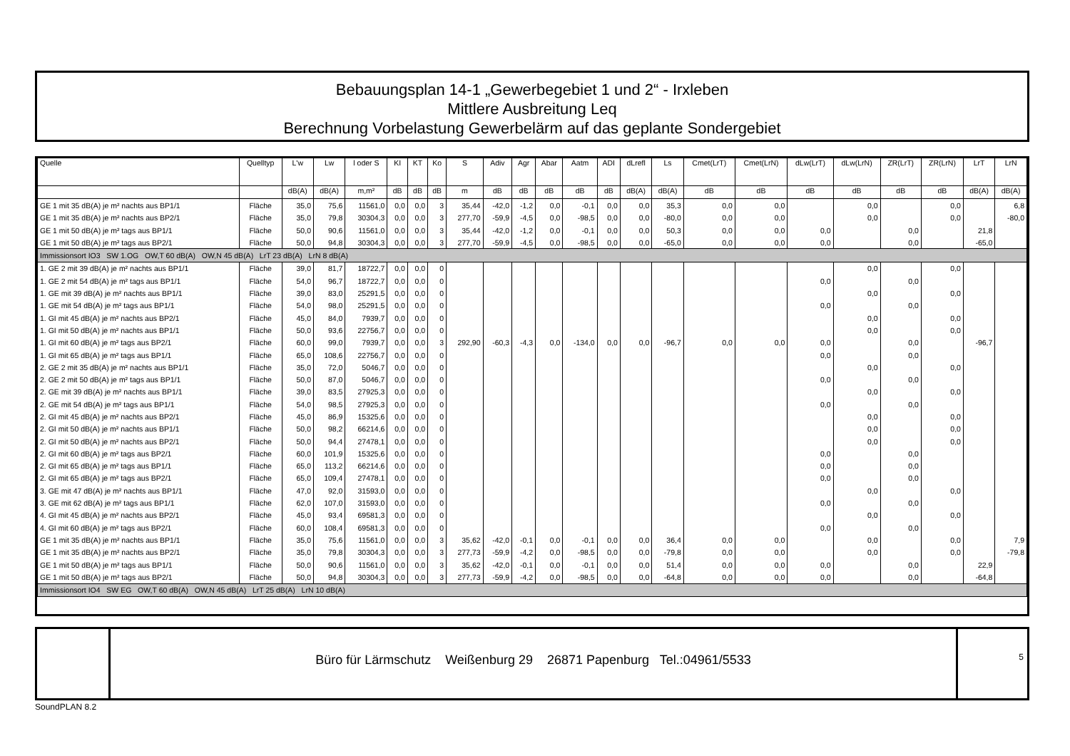Bebauungsplan 14-1 „Gewerbegebiet 1 und 2“ - Irxleben
Mittlere Ausbreitung Leq
Berechnung Vorbelastung Gewerbelärm auf das geplante Sondergebiet
| Quelle | Quelltyp | L'w | Lw | l oder S | KI | KT | Ko | S | Adiv | Agr | Abar | Aatm | ADI | dLrefl | Ls | Cmet(LrT) | Cmet(LrN) | dLw(LrT) | dLw(LrN) | ZR(LrT) | ZR(LrN) | LrT | LrN |
| --- | --- | --- | --- | --- | --- | --- | --- | --- | --- | --- | --- | --- | --- | --- | --- | --- | --- | --- | --- | --- | --- | --- | --- |
| | | dB(A) | dB(A) | m,m² | dB | dB | dB | m | dB | dB | dB | dB | dB | dB(A) | dB(A) | dB | dB | dB | dB | dB | dB | dB(A) | dB(A) |
| GE 1 mit 35 dB(A) je m² nachts aus BP1/1 | Fläche | 35,0 | 75,6 | 11561,0 | 0,0 | 0,0 | 3 | 35,44 | -42,0 | -1,2 | 0,0 | -0,1 | 0,0 | 0,0 | 35,3 | 0,0 | 0,0 | | 0,0 | | 0,0 | | 6,8 |
| GE 1 mit 35 dB(A) je m² nachts aus BP2/1 | Fläche | 35,0 | 79,8 | 30304,3 | 0,0 | 0,0 | 3 | 277,70 | -59,9 | -4,5 | 0,0 | -98,5 | 0,0 | 0,0 | -80,0 | 0,0 | 0,0 | | 0,0 | | 0,0 | | -80,0 |
| GE 1 mit 50 dB(A) je m² tags aus BP1/1 | Fläche | 50,0 | 90,6 | 11561,0 | 0,0 | 0,0 | 3 | 35,44 | -42,0 | -1,2 | 0,0 | -0,1 | 0,0 | 0,0 | 50,3 | 0,0 | 0,0 | 0,0 | | 0,0 | | 21,8 | |
| GE 1 mit 50 dB(A) je m² tags aus BP2/1 | Fläche | 50,0 | 94,8 | 30304,3 | 0,0 | 0,0 | 3 | 277,70 | -59,9 | -4,5 | 0,0 | -98,5 | 0,0 | 0,0 | -65,0 | 0,0 | 0,0 | 0,0 | | 0,0 | | -65,0 | |
| Immissionsort IO3 SW 1.OG OW,T 60 dB(A) OW,N 45 dB(A) LrT 23 dB(A) LrN 8 dB(A) | | | | | | | | | | | | | | | | | | | | | | | |
| 1. GE 2 mit 39 dB(A) je m² nachts aus BP1/1 | Fläche | 39,0 | 81,7 | 18722,7 | 0,0 | 0,0 | 0 | | | | | | | | | | | | 0,0 | | 0,0 | | |
| 1. GE 2 mit 54 dB(A) je m² tags aus BP1/1 | Fläche | 54,0 | 96,7 | 18722,7 | 0,0 | 0,0 | 0 | | | | | | | | | | | 0,0 | | 0,0 | | | |
| 1. GE mit 39 dB(A) je m² nachts aus BP1/1 | Fläche | 39,0 | 83,0 | 25291,5 | 0,0 | 0,0 | 0 | | | | | | | | | | | | 0,0 | | 0,0 | | |
| 1. GE mit 54 dB(A) je m² tags aus BP1/1 | Fläche | 54,0 | 98,0 | 25291,5 | 0,0 | 0,0 | 0 | | | | | | | | | | | 0,0 | | 0,0 | | | |
| 1. GI mit 45 dB(A) je m² nachts aus BP2/1 | Fläche | 45,0 | 84,0 | 7939,7 | 0,0 | 0,0 | 0 | | | | | | | | | | | | 0,0 | | 0,0 | | |
| 1. GI mit 50 dB(A) je m² nachts aus BP1/1 | Fläche | 50,0 | 93,6 | 22756,7 | 0,0 | 0,0 | 0 | | | | | | | | | | | | 0,0 | | 0,0 | | |
| 1. GI mit 60 dB(A) je m² tags aus BP2/1 | Fläche | 60,0 | 99,0 | 7939,7 | 0,0 | 0,0 | 3 | 292,90 | -60,3 | -4,3 | 0,0 | -134,0 | 0,0 | 0,0 | -96,7 | 0,0 | 0,0 | 0,0 | | 0,0 | | -96,7 | |
| 1. GI mit 65 dB(A) je m² tags aus BP1/1 | Fläche | 65,0 | 108,6 | 22756,7 | 0,0 | 0,0 | 0 | | | | | | | | | | | 0,0 | | 0,0 | | | |
| 2. GE 2 mit 35 dB(A) je m² nachts aus BP1/1 | Fläche | 35,0 | 72,0 | 5046,7 | 0,0 | 0,0 | 0 | | | | | | | | | | | | 0,0 | | 0,0 | | |
| 2. GE 2 mit 50 dB(A) je m² tags aus BP1/1 | Fläche | 50,0 | 87,0 | 5046,7 | 0,0 | 0,0 | 0 | | | | | | | | | | | 0,0 | | 0,0 | | | |
| 2. GE mit 39 dB(A) je m² nachts aus BP1/1 | Fläche | 39,0 | 83,5 | 27925,3 | 0,0 | 0,0 | 0 | | | | | | | | | | | | 0,0 | | 0,0 | | |
| 2. GE mit 54 dB(A) je m² tags aus BP1/1 | Fläche | 54,0 | 98,5 | 27925,3 | 0,0 | 0,0 | 0 | | | | | | | | | | | 0,0 | | 0,0 | | | |
| 2. GI mit 45 dB(A) je m² nachts aus BP2/1 | Fläche | 45,0 | 86,9 | 15325,6 | 0,0 | 0,0 | 0 | | | | | | | | | | | | 0,0 | | 0,0 | | |
| 2. GI mit 50 dB(A) je m² nachts aus BP1/1 | Fläche | 50,0 | 98,2 | 66214,6 | 0,0 | 0,0 | 0 | | | | | | | | | | | | 0,0 | | 0,0 | | |
| 2. GI mit 50 dB(A) je m² nachts aus BP2/1 | Fläche | 50,0 | 94,4 | 27478,1 | 0,0 | 0,0 | 0 | | | | | | | | | | | | 0,0 | | 0,0 | | |
| 2. GI mit 60 dB(A) je m² tags aus BP2/1 | Fläche | 60,0 | 101,9 | 15325,6 | 0,0 | 0,0 | 0 | | | | | | | | | | | 0,0 | | 0,0 | | | |
| 2. GI mit 65 dB(A) je m² tags aus BP1/1 | Fläche | 65,0 | 113,2 | 66214,6 | 0,0 | 0,0 | 0 | | | | | | | | | | | 0,0 | | 0,0 | | | |
| 2. GI mit 65 dB(A) je m² tags aus BP2/1 | Fläche | 65,0 | 109,4 | 27478,1 | 0,0 | 0,0 | 0 | | | | | | | | | | | 0,0 | | 0,0 | | | |
| 3. GE mit 47 dB(A) je m² nachts aus BP1/1 | Fläche | 47,0 | 92,0 | 31593,0 | 0,0 | 0,0 | 0 | | | | | | | | | | | | 0,0 | | 0,0 | | |
| 3. GE mit 62 dB(A) je m² tags aus BP1/1 | Fläche | 62,0 | 107,0 | 31593,0 | 0,0 | 0,0 | 0 | | | | | | | | | | | 0,0 | | 0,0 | | | |
| 4. GI mit 45 dB(A) je m² nachts aus BP2/1 | Fläche | 45,0 | 93,4 | 69581,3 | 0,0 | 0,0 | 0 | | | | | | | | | | | | 0,0 | | 0,0 | | |
| 4. GI mit 60 dB(A) je m² tags aus BP2/1 | Fläche | 60,0 | 108,4 | 69581,3 | 0,0 | 0,0 | 0 | | | | | | | | | | | 0,0 | | 0,0 | | | |
| GE 1 mit 35 dB(A) je m² nachts aus BP1/1 | Fläche | 35,0 | 75,6 | 11561,0 | 0,0 | 0,0 | 3 | 35,62 | -42,0 | -0,1 | 0,0 | -0,1 | 0,0 | 0,0 | 36,4 | 0,0 | 0,0 | | 0,0 | | 0,0 | | 7,9 |
| GE 1 mit 35 dB(A) je m² nachts aus BP2/1 | Fläche | 35,0 | 79,8 | 30304,3 | 0,0 | 0,0 | 3 | 277,73 | -59,9 | -4,2 | 0,0 | -98,5 | 0,0 | 0,0 | -79,8 | 0,0 | 0,0 | | 0,0 | | 0,0 | | -79,8 |
| GE 1 mit 50 dB(A) je m² tags aus BP1/1 | Fläche | 50,0 | 90,6 | 11561,0 | 0,0 | 0,0 | 3 | 35,62 | -42,0 | -0,1 | 0,0 | -0,1 | 0,0 | 0,0 | 51,4 | 0,0 | 0,0 | 0,0 | | 0,0 | | 22,9 | |
| GE 1 mit 50 dB(A) je m² tags aus BP2/1 | Fläche | 50,0 | 94,8 | 30304,3 | 0,0 | 0,0 | 3 | 277,73 | -59,9 | -4,2 | 0,0 | -98,5 | 0,0 | 0,0 | -64,8 | 0,0 | 0,0 | 0,0 | | 0,0 | | -64,8 | |
| Immissionsort IO4 SW EG OW,T 60 dB(A) OW,N 45 dB(A) LrT 25 dB(A) LrN 10 dB(A) | | | | | | | | | | | | | | | | | | | | | | | |
Büro für Lärmschutz Weißenburg 29 26871 Papenburg Tel.:04961/5533
5
SoundPLAN 8.2